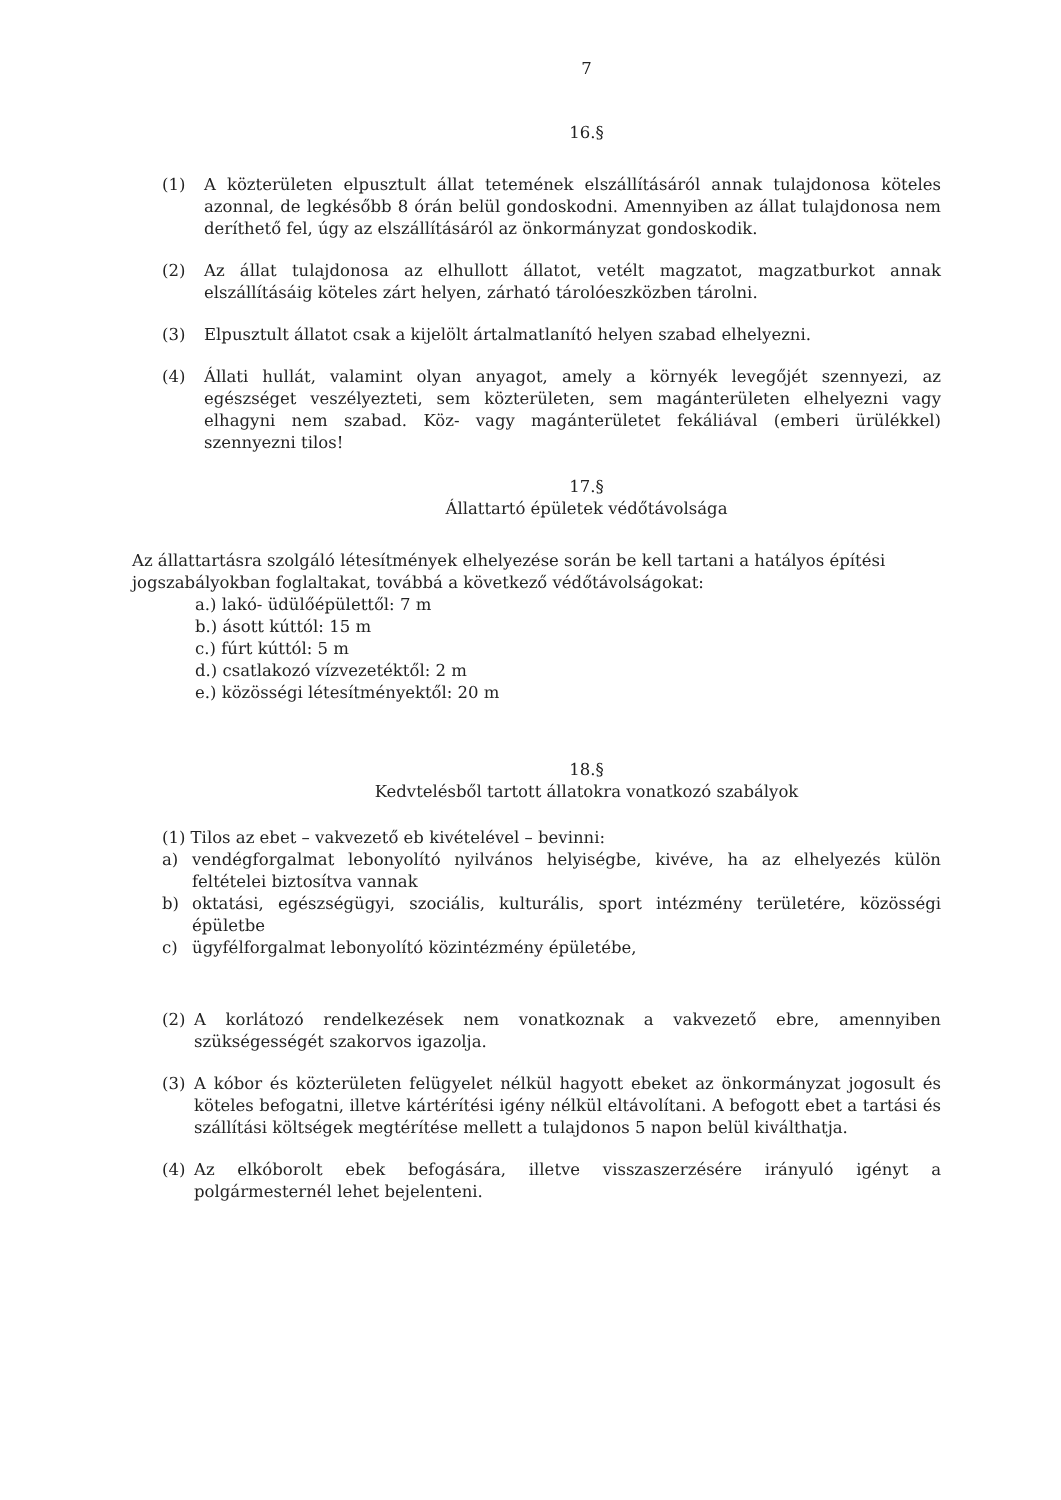7
16.§
(1) A közterületen elpusztult állat tetemének elszállításáról annak tulajdonosa köteles azonnal, de legkésőbb 8 órán belül gondoskodni. Amennyiben az állat tulajdonosa nem deríthető fel, úgy az elszállításáról az önkormányzat gondoskodik.
(2) Az állat tulajdonosa az elhullott állatot, vetélt magzatot, magzatburkot annak elszállításáig köteles zárt helyen, zárható tárolóeszközben tárolni.
(3) Elpusztult állatot csak a kijelölt ártalmatlanító helyen szabad elhelyezni.
(4) Állati hullát, valamint olyan anyagot, amely a környék levegőjét szennyezi, az egészséget veszélyezteti, sem közterületen, sem magánterületen elhelyezni vagy elhagyni nem szabad. Köz- vagy magánterületet fekáliával (emberi ürülékkel) szennyezni tilos!
17.§
Állattartó épületek védőtávolsága
Az állattartásra szolgáló létesítmények elhelyezése során be kell tartani a hatályos építési jogszabályokban foglaltakat, továbbá a következő védőtávolságokat:
a.) lakó- üdülőépülettől: 7 m
b.) ásott kúttól: 15 m
c.) fúrt kúttól: 5 m
d.) csatlakozó vízvezetéktől: 2 m
e.) közösségi létesítményektől: 20 m
18.§
Kedvtelésből tartott állatokra vonatkozó szabályok
(1) Tilos az ebet – vakvezető eb kivételével – bevinni:
a) vendégforgalmat lebonyolító nyilvános helyiségbe, kivéve, ha az elhelyezés külön feltételei biztosítva vannak
b) oktatási, egészségügyi, szociális, kulturális, sport intézmény területére, közösségi épületbe
c) ügyfélforgalmat lebonyolító közintézmény épületébe,
(2) A korlátozó rendelkezések nem vonatkoznak a vakvezető ebre, amennyiben szükségességét szakorvos igazolja.
(3) A kóbor és közterületen felügyelet nélkül hagyott ebeket az önkormányzat jogosult és köteles befogatni, illetve kártérítési igény nélkül eltávolítani. A befogott ebet a tartási és szállítási költségek megtérítése mellett a tulajdonos 5 napon belül kiválthatja.
(4) Az elkóborolt ebek befogására, illetve visszaszerzésére irányuló igényt a polgármesternél lehet bejelenteni.